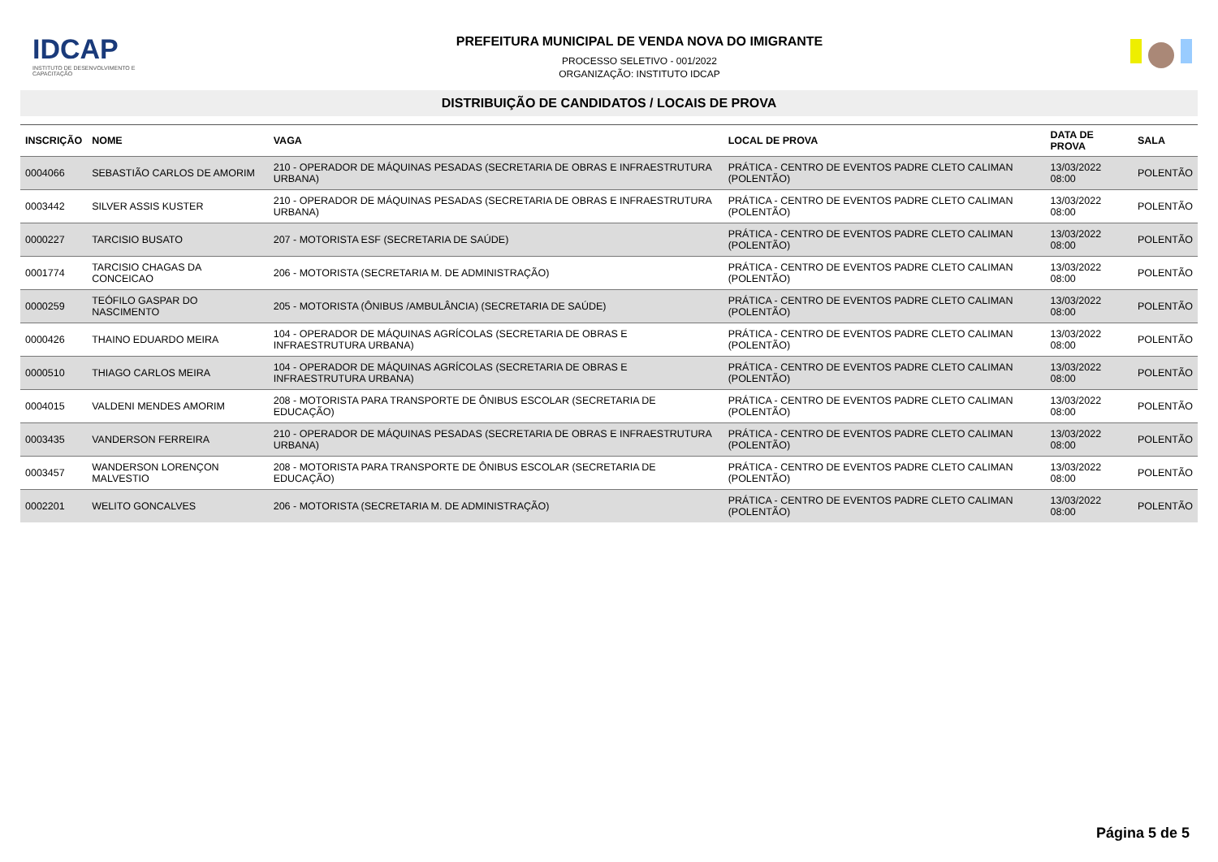IDCAP
INSTITUTO DE DESENVOLVIMENTO E CAPACITAÇÃO
PREFEITURA MUNICIPAL DE VENDA NOVA DO IMIGRANTE
PROCESSO SELETIVO - 001/2022
ORGANIZAÇÃO: INSTITUTO IDCAP
DISTRIBUIÇÃO DE CANDIDATOS / LOCAIS DE PROVA
| INSCRIÇÃO | NOME | VAGA | LOCAL DE PROVA | DATA DE PROVA | SALA |
| --- | --- | --- | --- | --- | --- |
| 0004066 | SEBASTIÃO CARLOS DE AMORIM | 210 - OPERADOR DE MÁQUINAS PESADAS (SECRETARIA DE OBRAS E INFRAESTRUTURA URBANA) | PRÁTICA - CENTRO DE EVENTOS PADRE CLETO CALIMAN (POLENTÃO) | 13/03/2022 08:00 | POLENTÃO |
| 0003442 | SILVER ASSIS KUSTER | 210 - OPERADOR DE MÁQUINAS PESADAS (SECRETARIA DE OBRAS E INFRAESTRUTURA URBANA) | PRÁTICA - CENTRO DE EVENTOS PADRE CLETO CALIMAN (POLENTÃO) | 13/03/2022 08:00 | POLENTÃO |
| 0000227 | TARCISIO BUSATO | 207 - MOTORISTA ESF (SECRETARIA DE SAÚDE) | PRÁTICA - CENTRO DE EVENTOS PADRE CLETO CALIMAN (POLENTÃO) | 13/03/2022 08:00 | POLENTÃO |
| 0001774 | TARCISIO CHAGAS DA CONCEICAO | 206 - MOTORISTA (SECRETARIA M. DE ADMINISTRAÇÃO) | PRÁTICA - CENTRO DE EVENTOS PADRE CLETO CALIMAN (POLENTÃO) | 13/03/2022 08:00 | POLENTÃO |
| 0000259 | TEÓFILO GASPAR DO NASCIMENTO | 205 - MOTORISTA (ÔNIBUS /AMBULÂNCIA) (SECRETARIA DE SAÚDE) | PRÁTICA - CENTRO DE EVENTOS PADRE CLETO CALIMAN (POLENTÃO) | 13/03/2022 08:00 | POLENTÃO |
| 0000426 | THAINO EDUARDO MEIRA | 104 - OPERADOR DE MÁQUINAS AGRÍCOLAS (SECRETARIA DE OBRAS E INFRAESTRUTURA URBANA) | PRÁTICA - CENTRO DE EVENTOS PADRE CLETO CALIMAN (POLENTÃO) | 13/03/2022 08:00 | POLENTÃO |
| 0000510 | THIAGO CARLOS MEIRA | 104 - OPERADOR DE MÁQUINAS AGRÍCOLAS (SECRETARIA DE OBRAS E INFRAESTRUTURA URBANA) | PRÁTICA - CENTRO DE EVENTOS PADRE CLETO CALIMAN (POLENTÃO) | 13/03/2022 08:00 | POLENTÃO |
| 0004015 | VALDENI MENDES AMORIM | 208 - MOTORISTA PARA TRANSPORTE DE ÔNIBUS ESCOLAR (SECRETARIA DE EDUCAÇÃO) | PRÁTICA - CENTRO DE EVENTOS PADRE CLETO CALIMAN (POLENTÃO) | 13/03/2022 08:00 | POLENTÃO |
| 0003435 | VANDERSON FERREIRA | 210 - OPERADOR DE MÁQUINAS PESADAS (SECRETARIA DE OBRAS E INFRAESTRUTURA URBANA) | PRÁTICA - CENTRO DE EVENTOS PADRE CLETO CALIMAN (POLENTÃO) | 13/03/2022 08:00 | POLENTÃO |
| 0003457 | WANDERSON LORENÇON MALVESTIO | 208 - MOTORISTA PARA TRANSPORTE DE ÔNIBUS ESCOLAR (SECRETARIA DE EDUCAÇÃO) | PRÁTICA - CENTRO DE EVENTOS PADRE CLETO CALIMAN (POLENTÃO) | 13/03/2022 08:00 | POLENTÃO |
| 0002201 | WELITO GONCALVES | 206 - MOTORISTA (SECRETARIA M. DE ADMINISTRAÇÃO) | PRÁTICA - CENTRO DE EVENTOS PADRE CLETO CALIMAN (POLENTÃO) | 13/03/2022 08:00 | POLENTÃO |
Página 5 de 5